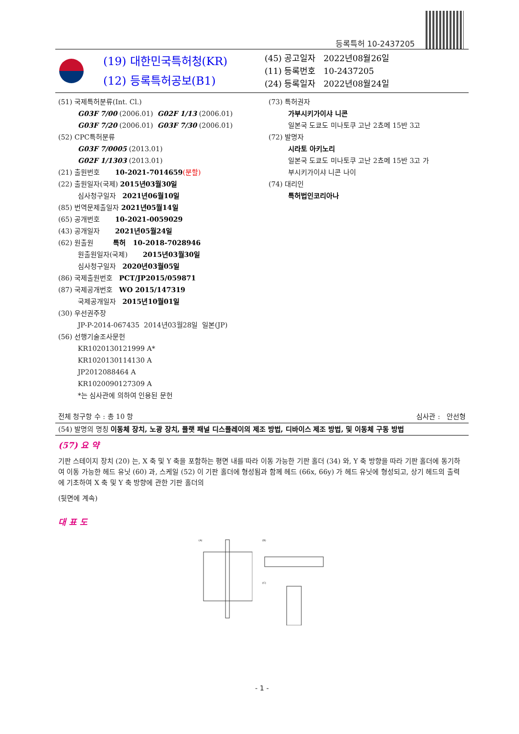등록특허 10-2437205
(19) 대한민국특허청(KR)
(12) 등록특허공보(B1)
(45) 공고일자 2022년08월26일
(11) 등록번호 10-2437205
(24) 등록일자 2022년08월24일
(51) 국제특허분류(Int. Cl.)
G03F 7/00 (2006.01) G02F 1/13 (2006.01)
G03F 7/20 (2006.01) G03F 7/30 (2006.01)
(52) CPC특허분류
G03F 7/0005 (2013.01)
G02F 1/1303 (2013.01)
(21) 출원번호 10-2021-7014659(분할)
(22) 출원일자(국제) 2015년03월30일
심사청구일자 2021년06월10일
(85) 번역문제출일자 2021년05월14일
(65) 공개번호 10-2021-0059029
(43) 공개일자 2021년05월24일
(62) 원출원 특허 10-2018-7028946
원출원일자(국제) 2015년03월30일
심사청구일자 2020년03월05일
(86) 국제출원번호 PCT/JP2015/059871
(87) 국제공개번호 WO 2015/147319
국제공개일자 2015년10월01일
(30) 우선권주장
JP-P-2014-067435 2014년03월28일 일본(JP)
(56) 선행기술조사문헌
KR1020130121999 A*
KR1020130114130 A
JP2012088464 A
KR1020090127309 A
*는 심사관에 의하여 인용된 문헌
(73) 특허권자
가부시키가이샤 니콘
일본국 도쿄도 미나토쿠 고난 2쵸메 15반 3고
(72) 발명자
시라토 아키노리
일본국 도쿄도 미나토쿠 고난 2쵸메 15반 3고 가
부시키가이샤 니콘 나이
(74) 대리인
특허법인코리아나
전체 청구항 수 : 총 10 항 심사관 : 안선형
(54) 발명의 명칭 이동체 장치, 노광 장치, 플랫 패널 디스플레이의 제조 방법, 디바이스 제조 방법, 및 이동체 구동 방법
(57) 요 약
기판 스테이지 장치 (20) 는, X 축 및 Y 축을 포함하는 평면 내를 따라 이동 가능한 기판 홀더 (34) 와, Y 축 방향을 따라 기판 홀더에 동기하여 이동 가능한 헤드 유닛 (60) 과, 스케일 (52) 이 기판 홀더에 형성됨과 함께 헤드 (66x, 66y) 가 헤드 유닛에 형성되고, 상기 헤드의 출력에 기초하여 X 축 및 Y 축 방향에 관한 기판 홀더의
(뒷면에 계속)
대 표 도
(A)
(B)
(C)
- 1 -